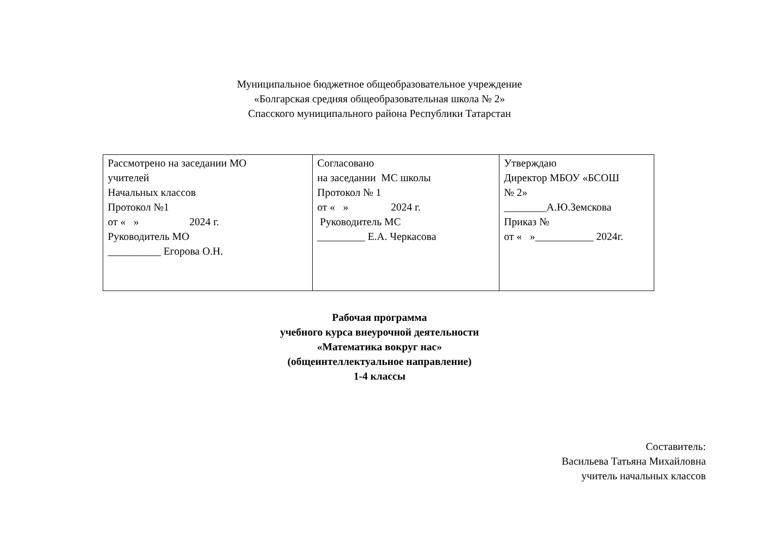Муниципальное бюджетное общеобразовательное учреждение
«Болгарская средняя общеобразовательная школа № 2»
Спасского муниципального района Республики Татарстан
| Рассмотрено на заседании МО учителей Начальных классов Протокол №1 от « » 2024 г. Руководитель МО __________ Егорова О.Н. | Согласовано на заседании МС школы Протокол № 1 от « » 2024 г. Руководитель МС _________ Е.А. Черкасова | Утверждаю Директор МБОУ «БСОШ № 2» ________А.Ю.Земскова Приказ № от « »___________ 2024г. |
Рабочая программа
учебного курса внеурочной деятельности
«Математика вокруг нас»
(общеинтеллектуальное направление)
1-4 классы
Составитель:
Васильева Татьяна Михайловна
учитель начальных классов